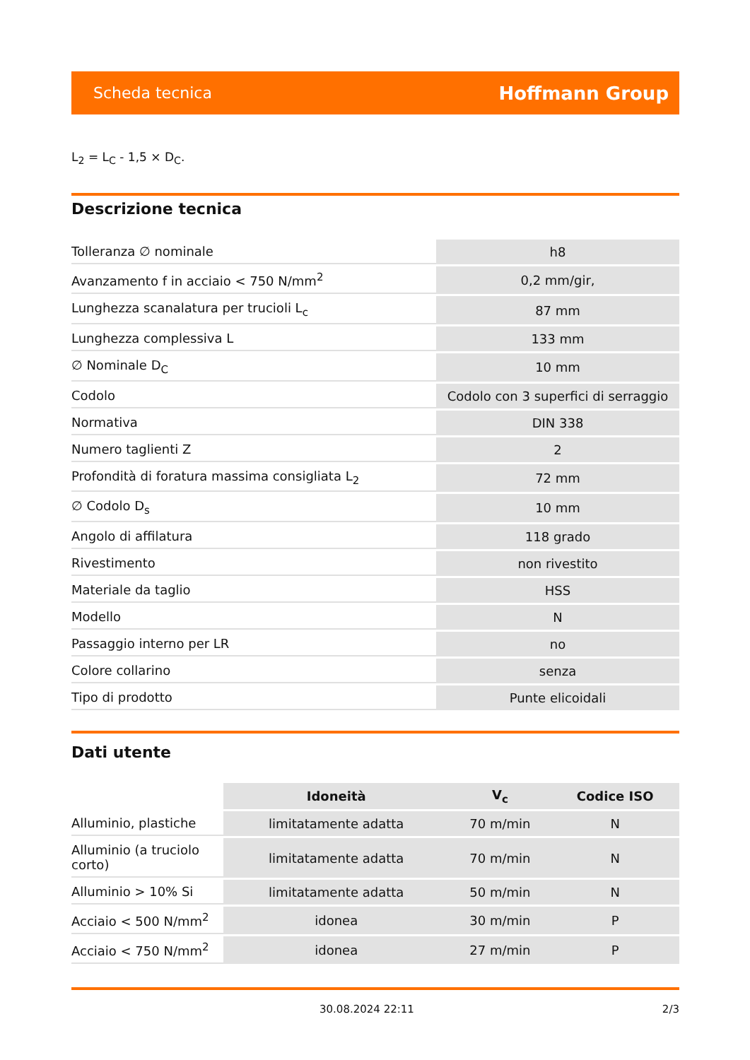Scheda tecnica Hoffmann Group
L<sub>2</sub> = L<sub>C</sub> - 1,5 × D<sub>C</sub>.
Descrizione tecnica
| Tolleranza ∅ nominale | h8 |
| Avanzamento f in acciaio < 750 N/mm<sup>2</sup> | 0,2 mm/gir, |
| Lunghezza scanalatura per trucioli L<sub>c</sub> | 87 mm |
| Lunghezza complessiva L | 133 mm |
| ∅ Nominale D<sub>C</sub> | 10 mm |
| Codolo | Codolo con 3 superfici di serraggio |
| Normativa | DIN 338 |
| Numero taglienti Z | 2 |
| Profondità di foratura massima consigliata L<sub>2</sub> | 72 mm |
| ∅ Codolo D<sub>s</sub> | 10 mm |
| Angolo di affilatura | 118 grado |
| Rivestimento | non rivestito |
| Materiale da taglio | HSS |
| Modello | N |
| Passaggio interno per LR | no |
| Colore collarino | senza |
| Tipo di prodotto | Punte elicoidali |
Dati utente
| | Idoneità | V<sub>c</sub> | Codice ISO |
| --- | --- | --- | --- |
| Alluminio, plastiche | limitatamente adatta | 70 m/min | N |
| Alluminio (a truciolo corto) | limitatamente adatta | 70 m/min | N |
| Alluminio > 10% Si | limitatamente adatta | 50 m/min | N |
| Acciaio < 500 N/mm<sup>2</sup> | idonea | 30 m/min | P |
| Acciaio < 750 N/mm<sup>2</sup> | idonea | 27 m/min | P |
30.08.2024 22:11 2/3